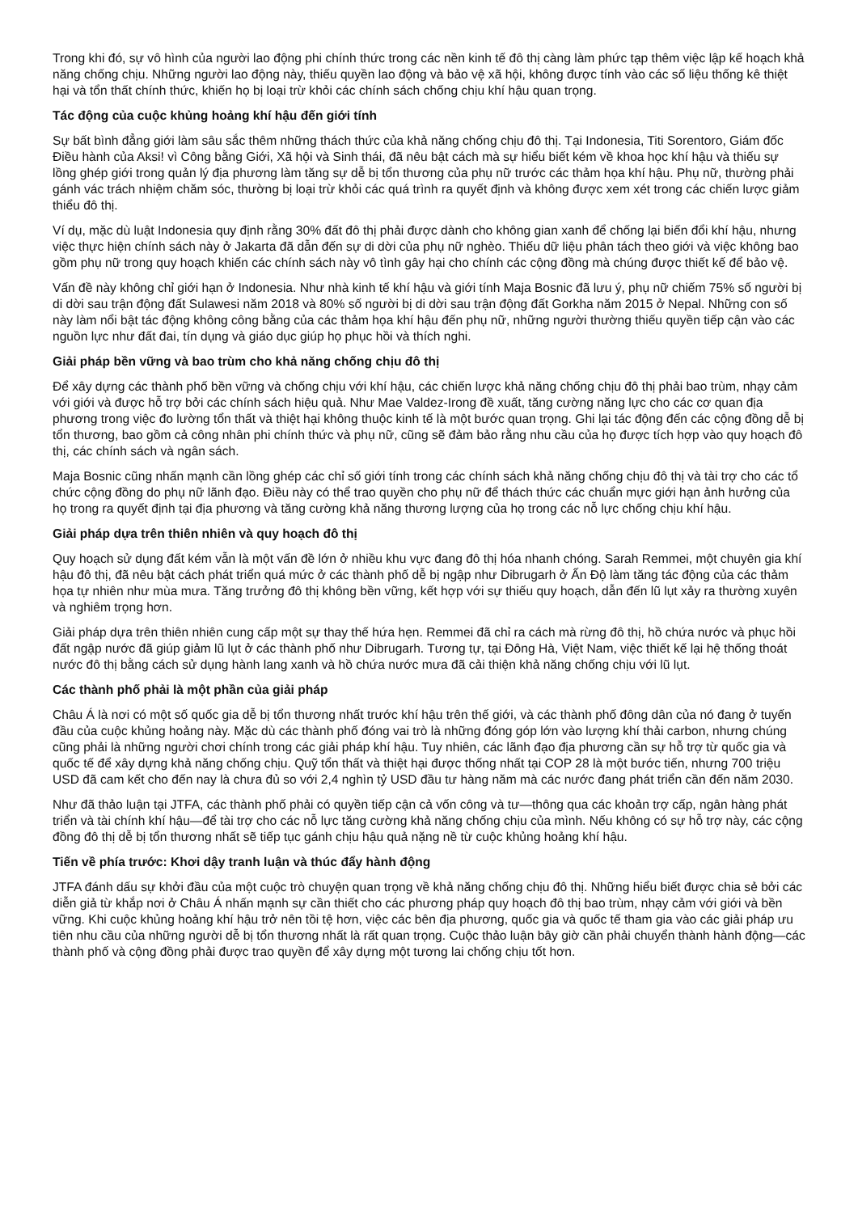Trong khi đó, sự vô hình của người lao động phi chính thức trong các nền kinh tế đô thị càng làm phức tạp thêm việc lập kế hoạch khả năng chống chịu. Những người lao động này, thiếu quyền lao động và bảo vệ xã hội, không được tính vào các số liệu thống kê thiệt hại và tổn thất chính thức, khiến họ bị loại trừ khỏi các chính sách chống chịu khí hậu quan trọng.
Tác động của cuộc khủng hoảng khí hậu đến giới tính
Sự bất bình đẳng giới làm sâu sắc thêm những thách thức của khả năng chống chịu đô thị. Tại Indonesia, Titi Sorentoro, Giám đốc Điều hành của Aksi! vì Công bằng Giới, Xã hội và Sinh thái, đã nêu bật cách mà sự hiểu biết kém về khoa học khí hậu và thiếu sự lồng ghép giới trong quản lý địa phương làm tăng sự dễ bị tổn thương của phụ nữ trước các thảm họa khí hậu. Phụ nữ, thường phải gánh vác trách nhiệm chăm sóc, thường bị loại trừ khỏi các quá trình ra quyết định và không được xem xét trong các chiến lược giảm thiểu đô thị.
Ví dụ, mặc dù luật Indonesia quy định rằng 30% đất đô thị phải được dành cho không gian xanh để chống lại biến đổi khí hậu, nhưng việc thực hiện chính sách này ở Jakarta đã dẫn đến sự di dời của phụ nữ nghèo. Thiếu dữ liệu phân tách theo giới và việc không bao gồm phụ nữ trong quy hoạch khiến các chính sách này vô tình gây hại cho chính các cộng đồng mà chúng được thiết kế để bảo vệ.
Vấn đề này không chỉ giới hạn ở Indonesia. Như nhà kinh tế khí hậu và giới tính Maja Bosnic đã lưu ý, phụ nữ chiếm 75% số người bị di dời sau trận động đất Sulawesi năm 2018 và 80% số người bị di dời sau trận động đất Gorkha năm 2015 ở Nepal. Những con số này làm nổi bật tác động không công bằng của các thảm họa khí hậu đến phụ nữ, những người thường thiếu quyền tiếp cận vào các nguồn lực như đất đai, tín dụng và giáo dục giúp họ phục hồi và thích nghi.
Giải pháp bền vững và bao trùm cho khả năng chống chịu đô thị
Để xây dựng các thành phố bền vững và chống chịu với khí hậu, các chiến lược khả năng chống chịu đô thị phải bao trùm, nhạy cảm với giới và được hỗ trợ bởi các chính sách hiệu quả. Như Mae Valdez-Irong đề xuất, tăng cường năng lực cho các cơ quan địa phương trong việc đo lường tổn thất và thiệt hại không thuộc kinh tế là một bước quan trọng. Ghi lại tác động đến các cộng đồng dễ bị tổn thương, bao gồm cả công nhân phi chính thức và phụ nữ, cũng sẽ đảm bảo rằng nhu cầu của họ được tích hợp vào quy hoạch đô thị, các chính sách và ngân sách.
Maja Bosnic cũng nhấn mạnh cần lồng ghép các chỉ số giới tính trong các chính sách khả năng chống chịu đô thị và tài trợ cho các tổ chức cộng đồng do phụ nữ lãnh đạo. Điều này có thể trao quyền cho phụ nữ để thách thức các chuẩn mực giới hạn ảnh hưởng của họ trong ra quyết định tại địa phương và tăng cường khả năng thương lượng của họ trong các nỗ lực chống chịu khí hậu.
Giải pháp dựa trên thiên nhiên và quy hoạch đô thị
Quy hoạch sử dụng đất kém vẫn là một vấn đề lớn ở nhiều khu vực đang đô thị hóa nhanh chóng. Sarah Remmei, một chuyên gia khí hậu đô thị, đã nêu bật cách phát triển quá mức ở các thành phố dễ bị ngập như Dibrugarh ở Ấn Độ làm tăng tác động của các thảm họa tự nhiên như mùa mưa. Tăng trưởng đô thị không bền vững, kết hợp với sự thiếu quy hoạch, dẫn đến lũ lụt xảy ra thường xuyên và nghiêm trọng hơn.
Giải pháp dựa trên thiên nhiên cung cấp một sự thay thế hứa hẹn. Remmei đã chỉ ra cách mà rừng đô thị, hồ chứa nước và phục hồi đất ngập nước đã giúp giảm lũ lụt ở các thành phố như Dibrugarh. Tương tự, tại Đông Hà, Việt Nam, việc thiết kế lại hệ thống thoát nước đô thị bằng cách sử dụng hành lang xanh và hồ chứa nước mưa đã cải thiện khả năng chống chịu với lũ lụt.
Các thành phố phải là một phần của giải pháp
Châu Á là nơi có một số quốc gia dễ bị tổn thương nhất trước khí hậu trên thế giới, và các thành phố đông dân của nó đang ở tuyến đầu của cuộc khủng hoảng này. Mặc dù các thành phố đóng vai trò là những đóng góp lớn vào lượng khí thải carbon, nhưng chúng cũng phải là những người chơi chính trong các giải pháp khí hậu. Tuy nhiên, các lãnh đạo địa phương cần sự hỗ trợ từ quốc gia và quốc tế để xây dựng khả năng chống chịu. Quỹ tổn thất và thiệt hại được thống nhất tại COP 28 là một bước tiến, nhưng 700 triệu USD đã cam kết cho đến nay là chưa đủ so với 2,4 nghìn tỷ USD đầu tư hàng năm mà các nước đang phát triển cần đến năm 2030.
Như đã thảo luận tại JTFA, các thành phố phải có quyền tiếp cận cả vốn công và tư—thông qua các khoản trợ cấp, ngân hàng phát triển và tài chính khí hậu—để tài trợ cho các nỗ lực tăng cường khả năng chống chịu của mình. Nếu không có sự hỗ trợ này, các cộng đồng đô thị dễ bị tổn thương nhất sẽ tiếp tục gánh chịu hậu quả nặng nề từ cuộc khủng hoảng khí hậu.
Tiến về phía trước: Khơi dậy tranh luận và thúc đẩy hành động
JTFA đánh dấu sự khởi đầu của một cuộc trò chuyện quan trọng về khả năng chống chịu đô thị. Những hiểu biết được chia sẻ bởi các diễn giả từ khắp nơi ở Châu Á nhấn mạnh sự cần thiết cho các phương pháp quy hoạch đô thị bao trùm, nhạy cảm với giới và bền vững. Khi cuộc khủng hoảng khí hậu trở nên tồi tệ hơn, việc các bên địa phương, quốc gia và quốc tế tham gia vào các giải pháp ưu tiên nhu cầu của những người dễ bị tổn thương nhất là rất quan trọng. Cuộc thảo luận bây giờ cần phải chuyển thành hành động—các thành phố và cộng đồng phải được trao quyền để xây dựng một tương lai chống chịu tốt hơn.